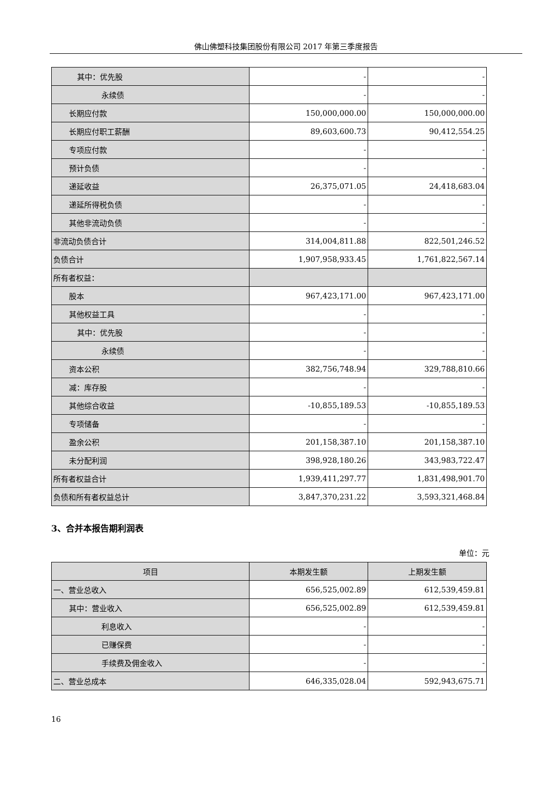佛山佛塑科技集团股份有限公司 2017 年第三季度报告
| 其中：优先股 | - | - |
| 永续债 | - | - |
| 长期应付款 | 150,000,000.00 | 150,000,000.00 |
| 长期应付职工薪酬 | 89,603,600.73 | 90,412,554.25 |
| 专项应付款 | - | - |
| 预计负债 | - | - |
| 递延收益 | 26,375,071.05 | 24,418,683.04 |
| 递延所得税负债 | - | - |
| 其他非流动负债 | - | - |
| 非流动负债合计 | 314,004,811.88 | 822,501,246.52 |
| 负债合计 | 1,907,958,933.45 | 1,761,822,567.14 |
| 所有者权益： | | |
| 股本 | 967,423,171.00 | 967,423,171.00 |
| 其他权益工具 | - | - |
| 其中：优先股 | - | - |
| 永续债 | - | - |
| 资本公积 | 382,756,748.94 | 329,788,810.66 |
| 减：库存股 | - | - |
| 其他综合收益 | -10,855,189.53 | -10,855,189.53 |
| 专项储备 | - | - |
| 盈余公积 | 201,158,387.10 | 201,158,387.10 |
| 未分配利润 | 398,928,180.26 | 343,983,722.47 |
| 所有者权益合计 | 1,939,411,297.77 | 1,831,498,901.70 |
| 负债和所有者权益总计 | 3,847,370,231.22 | 3,593,321,468.84 |
3、合并本报告期利润表
单位：元
| 项目 | 本期发生额 | 上期发生额 |
| --- | --- | --- |
| 一、营业总收入 | 656,525,002.89 | 612,539,459.81 |
| 其中：营业收入 | 656,525,002.89 | 612,539,459.81 |
| 利息收入 | - | - |
| 已赚保费 | - | - |
| 手续费及佣金收入 | - | - |
| 二、营业总成本 | 646,335,028.04 | 592,943,675.71 |
16